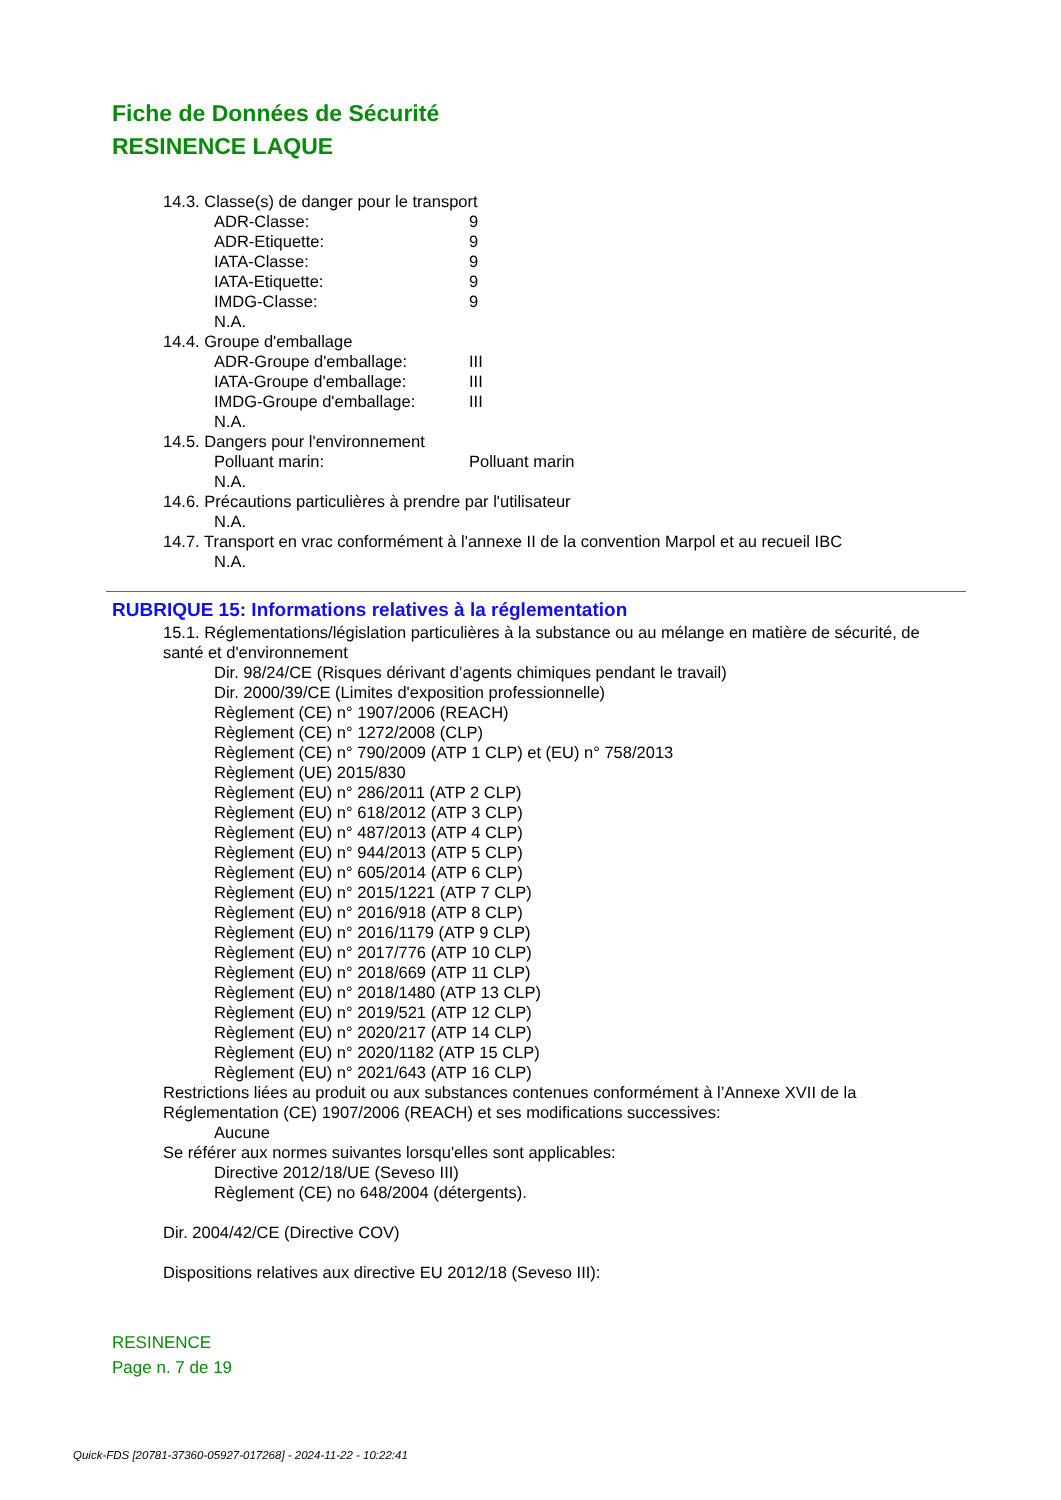Fiche de Données de Sécurité
RESINENCE LAQUE
14.3. Classe(s) de danger pour le transport
ADR-Classe: 9
ADR-Etiquette: 9
IATA-Classe: 9
IATA-Etiquette: 9
IMDG-Classe: 9
N.A.
14.4. Groupe d'emballage
ADR-Groupe d'emballage: III
IATA-Groupe d'emballage: III
IMDG-Groupe d'emballage: III
N.A.
14.5. Dangers pour l'environnement
Polluant marin: Polluant marin
N.A.
14.6. Précautions particulières à prendre par l'utilisateur
N.A.
14.7. Transport en vrac conformément à l'annexe II de la convention Marpol et au recueil IBC
N.A.
RUBRIQUE 15: Informations relatives à la réglementation
15.1. Réglementations/législation particulières à la substance ou au mélange en matière de sécurité, de santé et d'environnement
Dir. 98/24/CE (Risques dérivant d’agents chimiques pendant le travail)
Dir. 2000/39/CE (Limites d'exposition professionnelle)
Règlement (CE) n° 1907/2006 (REACH)
Règlement (CE) n° 1272/2008 (CLP)
Règlement (CE) n° 790/2009 (ATP 1 CLP) et (EU) n° 758/2013
Règlement (UE) 2015/830
Règlement (EU) n° 286/2011 (ATP 2 CLP)
Règlement (EU) n° 618/2012 (ATP 3 CLP)
Règlement (EU) n° 487/2013 (ATP 4 CLP)
Règlement (EU) n° 944/2013 (ATP 5 CLP)
Règlement (EU) n° 605/2014 (ATP 6 CLP)
Règlement (EU) n° 2015/1221 (ATP 7 CLP)
Règlement (EU) n° 2016/918 (ATP 8 CLP)
Règlement (EU) n° 2016/1179 (ATP 9 CLP)
Règlement (EU) n° 2017/776 (ATP 10 CLP)
Règlement (EU) n° 2018/669 (ATP 11 CLP)
Règlement (EU) n° 2018/1480 (ATP 13 CLP)
Règlement (EU) n° 2019/521 (ATP 12 CLP)
Règlement (EU) n° 2020/217 (ATP 14 CLP)
Règlement (EU) n° 2020/1182 (ATP 15 CLP)
Règlement (EU) n° 2021/643 (ATP 16 CLP)
Restrictions liées au produit ou aux substances contenues conformément à l’Annexe XVII de la Réglementation (CE) 1907/2006 (REACH) et ses modifications successives:
Aucune
Se référer aux normes suivantes lorsqu'elles sont applicables:
Directive 2012/18/UE (Seveso III)
Règlement (CE) no 648/2004 (détergents).
Dir. 2004/42/CE (Directive COV)
Dispositions relatives aux directive EU 2012/18 (Seveso III):
RESINENCE
Page n. 7 de 19
Quick-FDS [20781-37360-05927-017268] - 2024-11-22 - 10:22:41